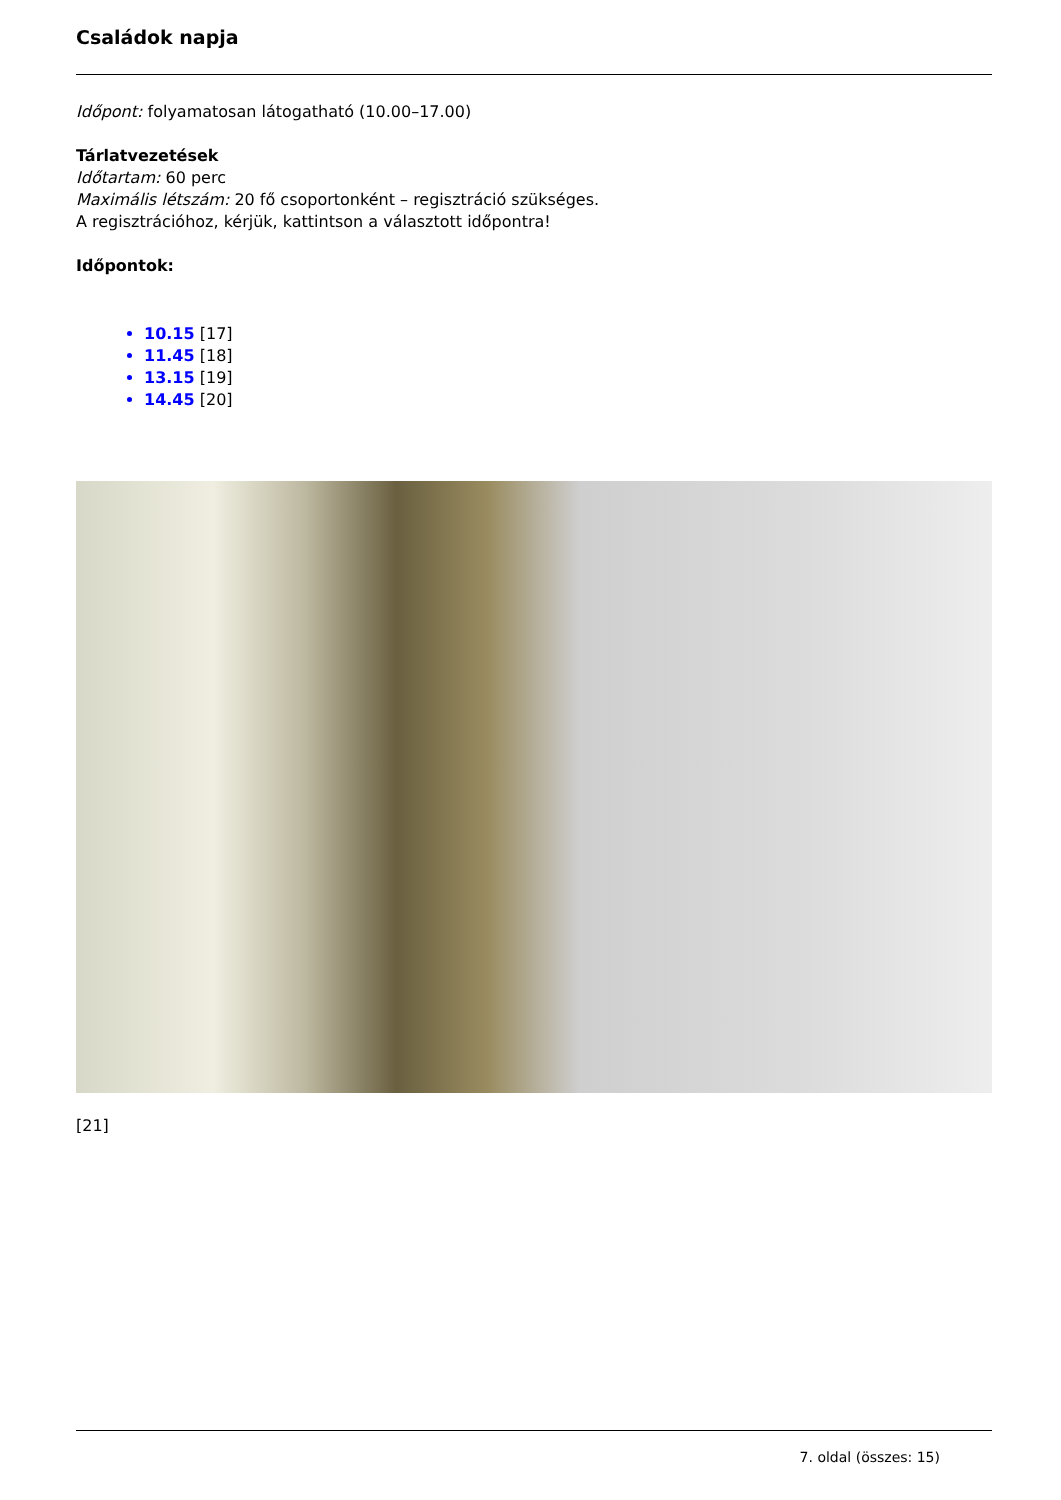Családok napja
Időpont: folyamatosan látogatható (10.00–17.00)
Tárlatvezetések
Időtartam: 60 perc
Maximális létszám: 20 fő csoportonként – regisztráció szükséges.
A regisztrációhoz, kérjük, kattintson a választott időpontra!
Időpontok:
10.15 [17]
11.45 [18]
13.15 [19]
14.45 [20]
[21]
7. oldal (összes: 15)